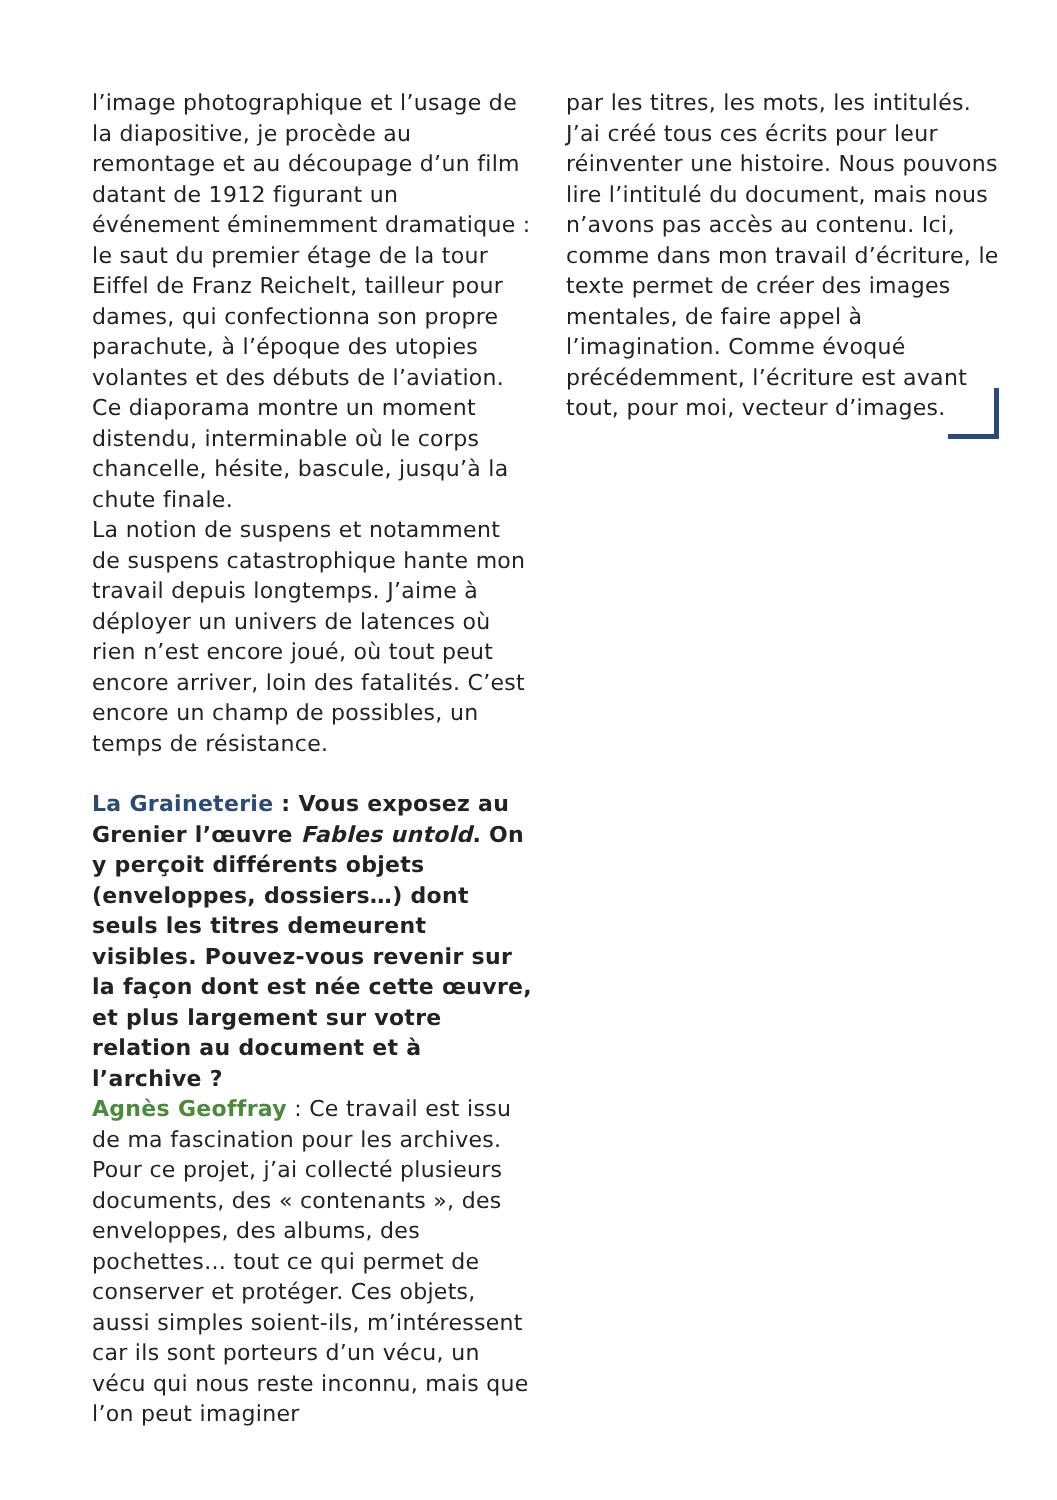l’image photographique et l’usage de la diapositive, je procède au remontage et au découpage d’un film datant de 1912 figurant un événement éminemment dramatique : le saut du premier étage de la tour Eiffel de Franz Reichelt, tailleur pour dames, qui confectionna son propre parachute, à l’époque des utopies volantes et des débuts de l’aviation. Ce diaporama montre un moment distendu, interminable où le corps chancelle, hésite, bascule, jusqu’à la chute finale.
La notion de suspens et notamment de suspens catastrophique hante mon travail depuis longtemps. J’aime à déployer un univers de latences où rien n’est encore joué, où tout peut encore arriver, loin des fatalités. C’est encore un champ de possibles, un temps de résistance.
La Graineterie : Vous exposez au Grenier l’œuvre Fables untold. On y perçoit différents objets (enveloppes, dossiers…) dont seuls les titres demeurent visibles. Pouvez-vous revenir sur la façon dont est née cette œuvre, et plus largement sur votre relation au document et à l’archive ?
Agnès Geoffray : Ce travail est issu de ma fascination pour les archives. Pour ce projet, j’ai collecté plusieurs documents, des « contenants », des enveloppes, des albums, des pochettes… tout ce qui permet de conserver et protéger. Ces objets, aussi simples soient-ils, m’intéressent car ils sont porteurs d’un vécu, un vécu qui nous reste inconnu, mais que l’on peut imaginer
par les titres, les mots, les intitulés. J’ai créé tous ces écrits pour leur réinventer une histoire. Nous pouvons lire l’intitulé du document, mais nous n’avons pas accès au contenu. Ici, comme dans mon travail d’écriture, le texte permet de créer des images mentales, de faire appel à l’imagination. Comme évoqué précédemment, l’écriture est avant tout, pour moi, vecteur d’images.